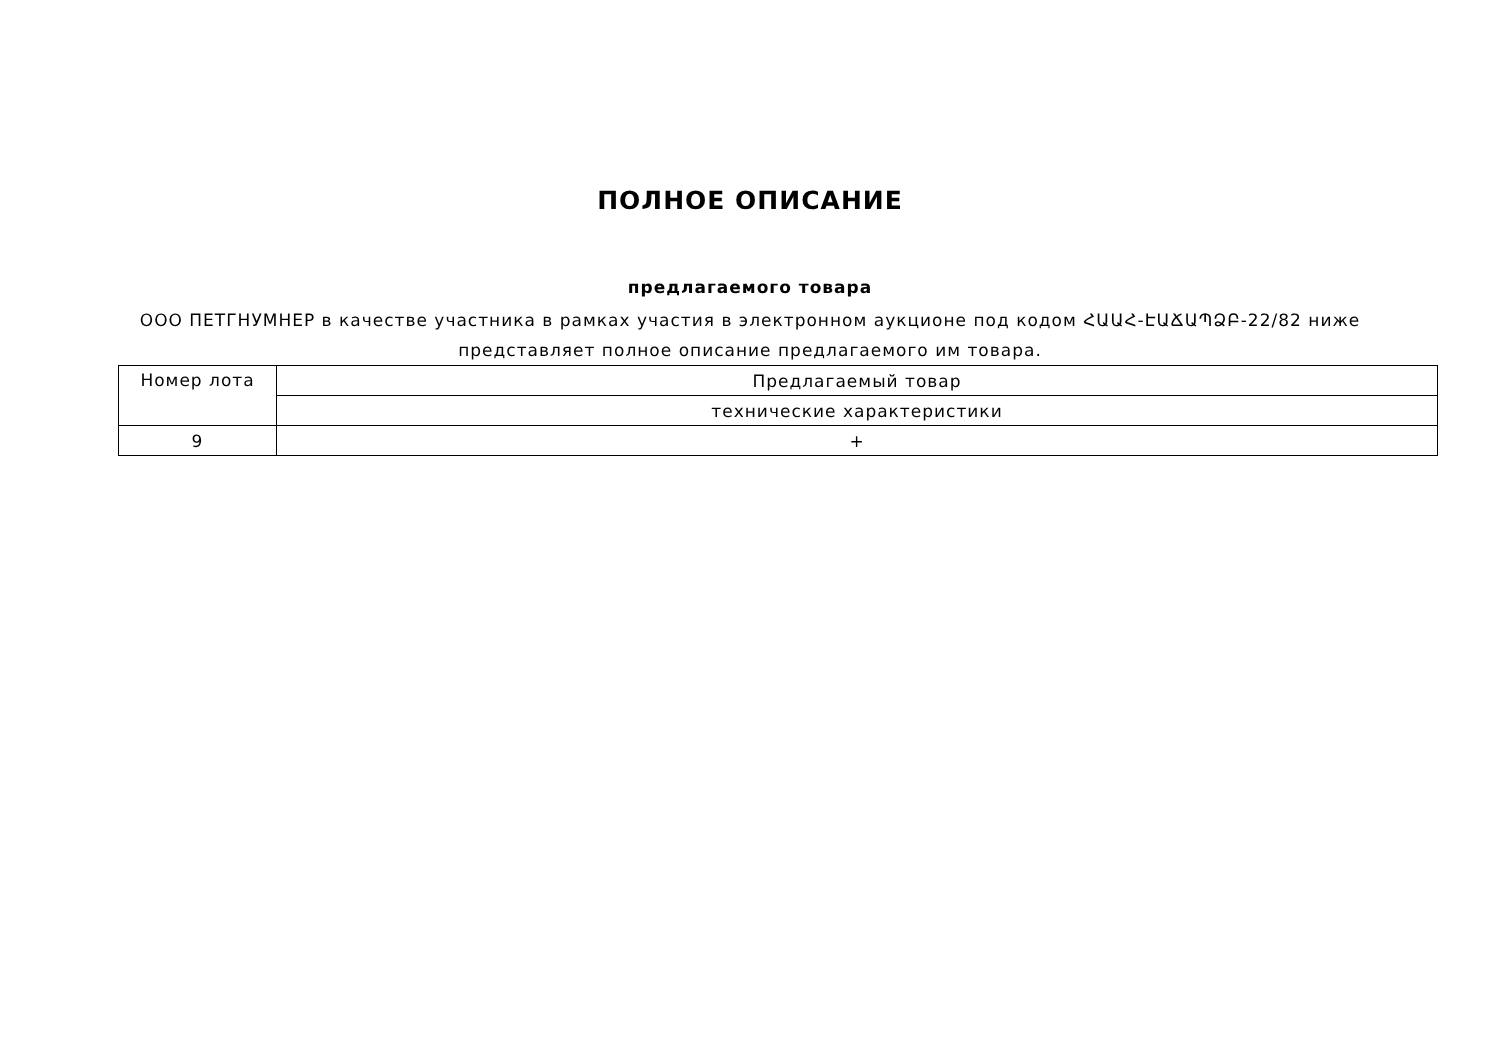ПОЛНОЕ ОПИСАНИЕ
предлагаемого товара
ООО ПЕТГНУМНЕР в качестве участника в рамках участия в электронном аукционе под кодом ՀԱԱՀ-ԷԱՃԱՊՁԲ-22/82 ниже представляет полное описание предлагаемого им товара.
| Номер лота | Предлагаемый товар |
| | технические характеристики |
| 9 | + |